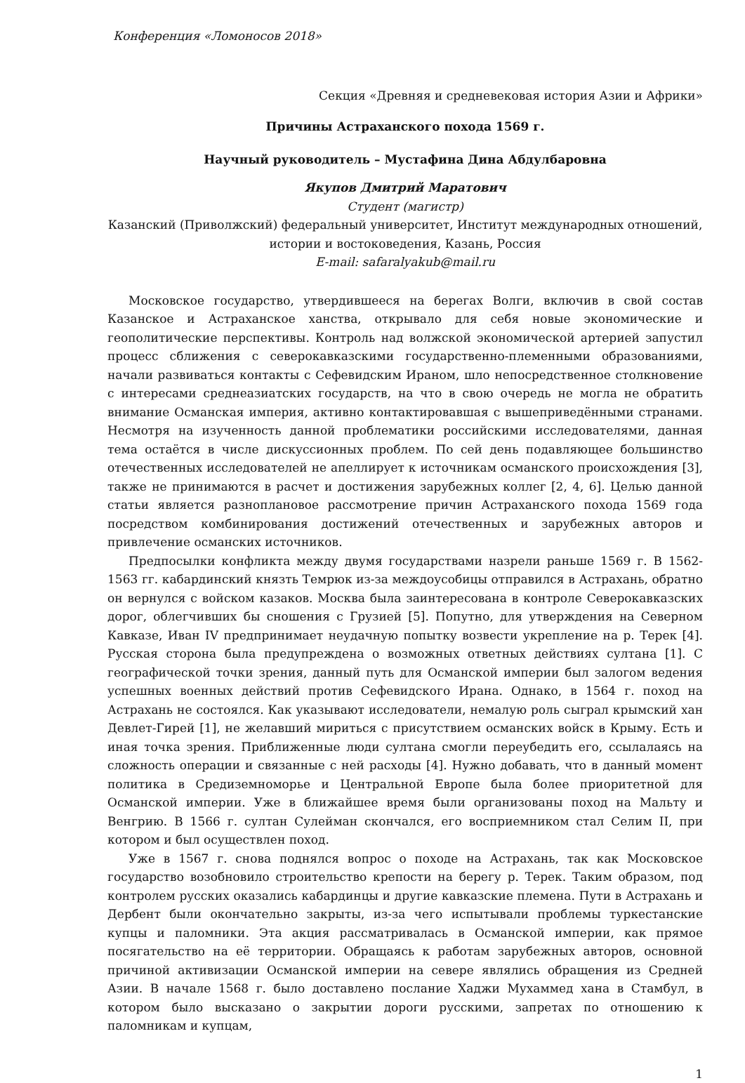Конференция «Ломоносов 2018»
Секция «Древняя и средневековая история Азии и Африки»
Причины Астраханского похода 1569 г.
Научный руководитель – Мустафина Дина Абдулбаровна
Якупов Дмитрий Маратович
Студент (магистр)
Казанский (Приволжский) федеральный университет, Институт международных отношений, истории и востоковедения, Казань, Россия
E-mail: safaralyakub@mail.ru
Московское государство, утвердившееся на берегах Волги, включив в свой состав Казанское и Астраханское ханства, открывало для себя новые экономические и геополитические перспективы. Контроль над волжской экономической артерией запустил процесс сближения с северокавказскими государственно-племенными образованиями, начали развиваться контакты с Сефевидским Ираном, шло непосредственное столкновение с интересами среднеазиатских государств, на что в свою очередь не могла не обратить внимание Османская империя, активно контактировавшая с вышеприведёнными странами. Несмотря на изученность данной проблематики российскими исследователями, данная тема остаётся в числе дискуссионных проблем. По сей день подавляющее большинство отечественных исследователей не апеллирует к источникам османского происхождения [3], также не принимаются в расчет и достижения зарубежных коллег [2, 4, 6]. Целью данной статьи является разноплановое рассмотрение причин Астраханского похода 1569 года посредством комбинирования достижений отечественных и зарубежных авторов и привлечение османских источников.
Предпосылки конфликта между двумя государствами назрели раньше 1569 г. В 1562-1563 гг. кабардинский князть Темрюк из-за междоусобицы отправился в Астрахань, обратно он вернулся с войском казаков. Москва была заинтересована в контроле Северокавказских дорог, облегчивших бы сношения с Грузией [5]. Попутно, для утверждения на Северном Кавказе, Иван IV предпринимает неудачную попытку возвести укрепление на р. Терек [4]. Русская сторона была предупреждена о возможных ответных действиях султана [1]. С географической точки зрения, данный путь для Османской империи был залогом ведения успешных военных действий против Сефевидского Ирана. Однако, в 1564 г. поход на Астрахань не состоялся. Как указывают исследователи, немалую роль сыграл крымский хан Девлет-Гирей [1], не желавший мириться с присутствием османских войск в Крыму. Есть и иная точка зрения. Приближенные люди султана смогли переубедить его, ссылалаясь на сложность операции и связанные с ней расходы [4]. Нужно добавать, что в данный момент политика в Средиземноморье и Центральной Европе была более приоритетной для Османской империи. Уже в ближайшее время были организованы поход на Мальту и Венгрию. В 1566 г. султан Сулейман скончался, его восприемником стал Селим II, при котором и был осуществлен поход.
Уже в 1567 г. снова поднялся вопрос о походе на Астрахань, так как Московское государство возобновило строительство крепости на берегу р. Терек. Таким образом, под контролем русских оказались кабардинцы и другие кавказские племена. Пути в Астрахань и Дербент были окончательно закрыты, из-за чего испытывали проблемы туркестанские купцы и паломники. Эта акция рассматривалась в Османской империи, как прямое посягательство на её территории. Обращаясь к работам зарубежных авторов, основной причиной активизации Османской империи на севере являлись обращения из Средней Азии. В начале 1568 г. было доставлено послание Хаджи Мухаммед хана в Стамбул, в котором было высказано о закрытии дороги русскими, запретах по отношению к паломникам и купцам,
1